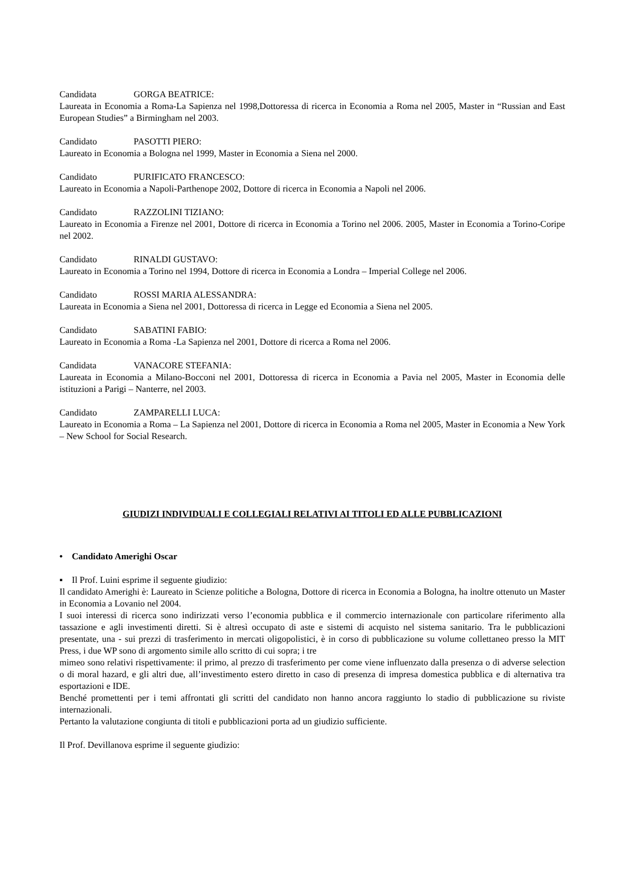Candidata GORGA BEATRICE:
Laureata in Economia a Roma-La Sapienza nel 1998,Dottoressa di ricerca in Economia a Roma nel 2005, Master in “Russian and East European Studies” a Birmingham nel 2003.
Candidato PASOTTI PIERO:
Laureato in Economia a Bologna nel 1999, Master in Economia a Siena nel 2000.
Candidato PURIFICATO FRANCESCO:
Laureato in Economia a Napoli-Parthenope 2002, Dottore di ricerca in Economia a Napoli nel 2006.
Candidato RAZZOLINI TIZIANO:
Laureato in Economia a Firenze nel 2001, Dottore di ricerca in Economia a Torino nel 2006. 2005, Master in Economia a Torino-Coripe nel 2002.
Candidato RINALDI GUSTAVO:
Laureato in Economia a Torino nel 1994, Dottore di ricerca in Economia a Londra – Imperial College nel 2006.
Candidato ROSSI MARIA ALESSANDRA:
Laureata in Economia a Siena nel 2001, Dottoressa di ricerca in Legge ed Economia a Siena nel 2005.
Candidato SABATINI FABIO:
Laureato in Economia a Roma -La Sapienza nel 2001, Dottore di ricerca a Roma nel 2006.
Candidata VANACORE STEFANIA:
Laureata in Economia a Milano-Bocconi nel 2001, Dottoressa di ricerca in Economia a Pavia nel 2005, Master in Economia delle istituzioni a Parigi – Nanterre, nel 2003.
Candidato ZAMPARELLI LUCA:
Laureato in Economia a Roma – La Sapienza nel 2001, Dottore di ricerca in Economia a Roma nel 2005, Master in Economia a New York – New School for Social Research.
GIUDIZI INDIVIDUALI E COLLEGIALI RELATIVI AI TITOLI ED ALLE PUBBLICAZIONI
• Candidato Amerighi Oscar
▪ Il Prof. Luini esprime il seguente giudizio:
Il candidato Amerighi è: Laureato in Scienze politiche a Bologna, Dottore di ricerca in Economia a Bologna, ha inoltre ottenuto un Master in Economia a Lovanio nel 2004.
I suoi interessi di ricerca sono indirizzati verso l’economia pubblica e il commercio internazionale con particolare riferimento alla tassazione e agli investimenti diretti. Si è altresì occupato di aste e sistemi di acquisto nel sistema sanitario. Tra le pubblicazioni presentate, una - sui prezzi di trasferimento in mercati oligopolistici, è in corso di pubblicazione su volume collettaneo presso la MIT Press, i due WP sono di argomento simile allo scritto di cui sopra; i tre
mimeo sono relativi rispettivamente: il primo, al prezzo di trasferimento per come viene influenzato dalla presenza o di adverse selection o di moral hazard, e gli altri due, all’investimento estero diretto in caso di presenza di impresa domestica pubblica e di alternativa tra esportazioni e IDE.
Benché promettenti per i temi affrontati gli scritti del candidato non hanno ancora raggiunto lo stadio di pubblicazione su riviste internazionali.
Pertanto la valutazione congiunta di titoli e pubblicazioni porta ad un giudizio sufficiente.
Il Prof. Devillanova esprime il seguente giudizio: